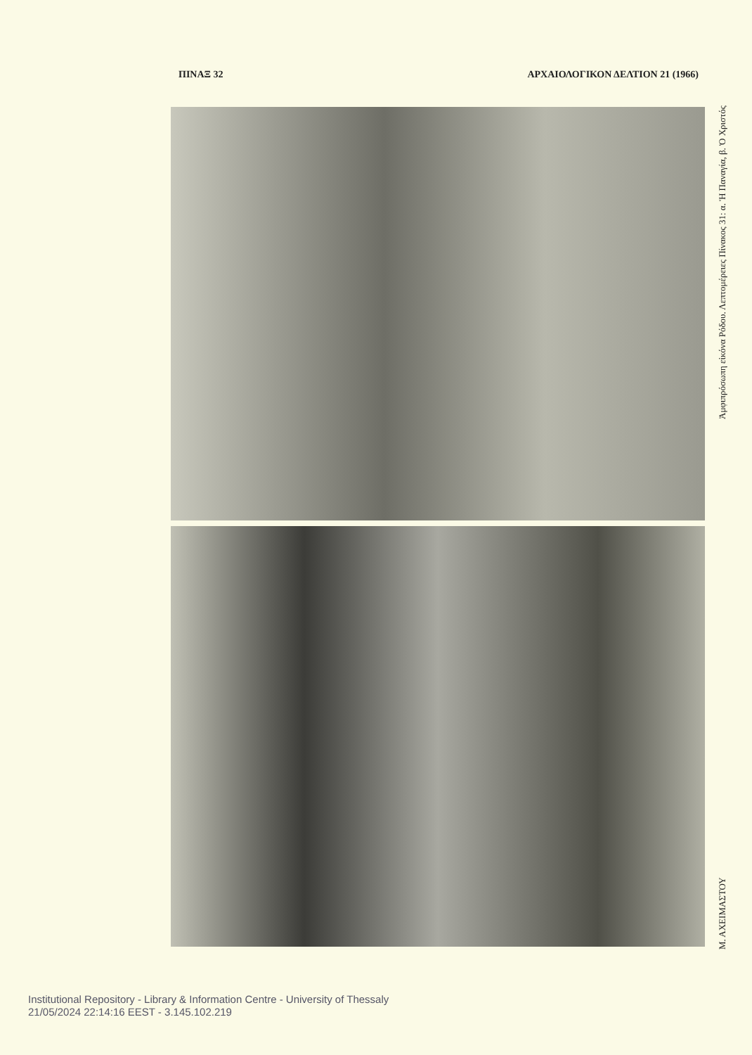ΠΙΝΑΞ 32 ΑΡΧΑΙΟΛΟΓΙΚΟΝ ΔΕΛΤΙΟΝ 21 (1966)
Μ. ΑΧΕΙΜΑΣΤΟΥ Ἀμφιπρόσωπη εἰκόνα Ρόδου. Λεπτομέρειες Πίνακος 31: α. Ἡ Παναγία, β. Ὁ Χριστός
Institutional Repository - Library & Information Centre - University of Thessaly
21/05/2024 22:14:16 EEST - 3.145.102.219